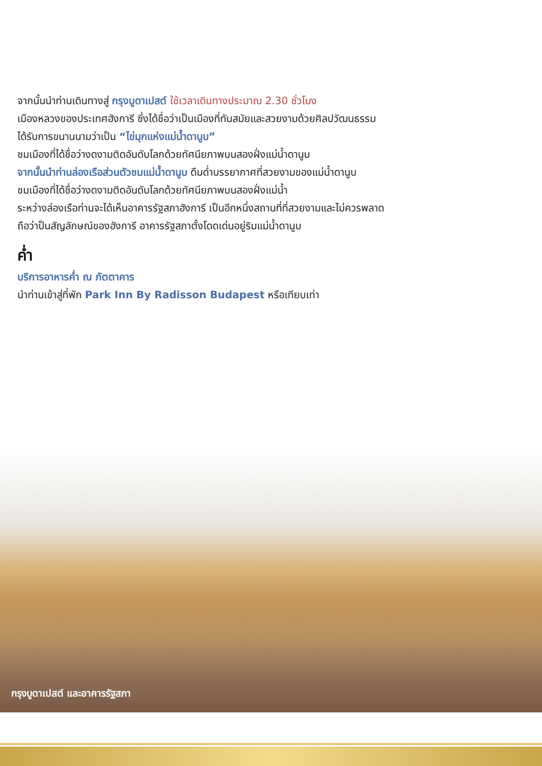จากนั้นนำท่านเดินทางสู่ กรุงบูดาเปสต์ ใช้เวลาเดินทางประมาณ 2.30 ชั่วโมง
เมืองหลวงของประเทศฮังการี ซึ่งได้ชื่อว่าเป็นเมืองที่ทันสมัยและสวยงามด้วยศิลปวัฒนธรรม
ได้รับการขนานนามว่าเป็น “ไข่มุกแห่งแม่น้ำดานูบ”
ชมเมืองที่ได้ชื่อว่างดงามติดอันดับโลกด้วยทัศนียภาพบนสองฝั่งแม่น้ำดานูบ
จากนั้นนำท่านล่องเรือส่วนตัวชมแม่น้ำดานูบ ดืมด่ำบรรยากาศที่สวยงามของแม่น้ำดานูบ
ชมเมืองที่ได้ชื่อว่างดงามติดอันดับโลกด้วยทัศนียภาพบนสองฝั่งแม่น้ำ
ระหว่างล่องเรือท่านจะได้เห็นอาคารรัฐสภาฮังการี เป็นอีกหนึ่งสถานที่ที่สวยงามและไม่ควรพลาด
ถือว่าป็นสัญลักษณ์ของฮังการี อาคารรัฐสภาตั้งโดดเด่นอยู่ริมแม่น้ำดานูบ
ค่ำ
บริการอาหารค่ำ ณ ภัตตาคาร
นำท่านเข้าสู่ที่พัก Park Inn By Radisson Budapest หรือเทียบเท่า
กรุงบูดาเปสต์ และอาคารรัฐสภา